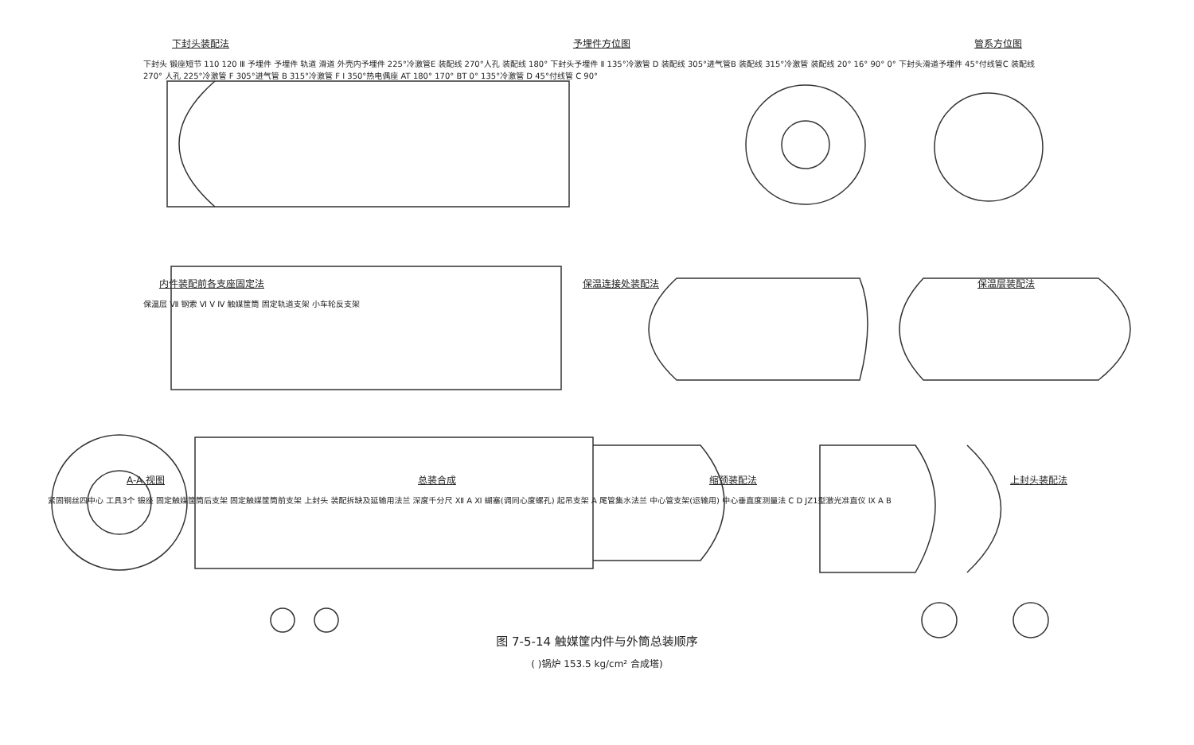下封头装配法 予埋件方位图 管系方位图
下封头 锻座短节 110 120 Ⅲ 予埋件 予埋件 轨道 滑道 外壳内予埋件 225°冷激管E 装配线 270°人孔 装配线 180° 下封头予埋件 Ⅱ 135°冷激管 D 装配线 305°进气管B 装配线 315°冷激管 装配线 20° 16° 90° 0° 下封头滑道予埋件 45°付线管C 装配线 270° 人孔 225°冷激管 F 305°进气管 B 315°冷激管 F Ⅰ 350°热电偶座 AT 180° 170° BT 0° 135°冷激管 D 45°付线管 C 90°
内件装配前各支座固定法 保温连接处装配法 保温层装配法
保温层 Ⅶ 钢索 Ⅵ Ⅴ Ⅳ 触媒筐筒 固定轨道支架 小车轮反支架
A-A 视图 总装合成 缩颈装配法 上封头装配法
紧固钢丝四中心 工具3个 锻座 固定触媒筐筒后支架 固定触媒筐筒前支架 上封头 装配拆缺及延输用法兰 深度千分尺 Ⅻ A Ⅺ 蝴塞(调同心度螺孔) 起吊支架 A 尾管集水法兰 中心管支架(运输用) 中心垂直度测量法 C D JZ1型激光准直仪 Ⅸ A B
图 7-5-14 触媒筐内件与外筒总装顺序
( )锅炉 153.5 kg/cm² 合成塔)